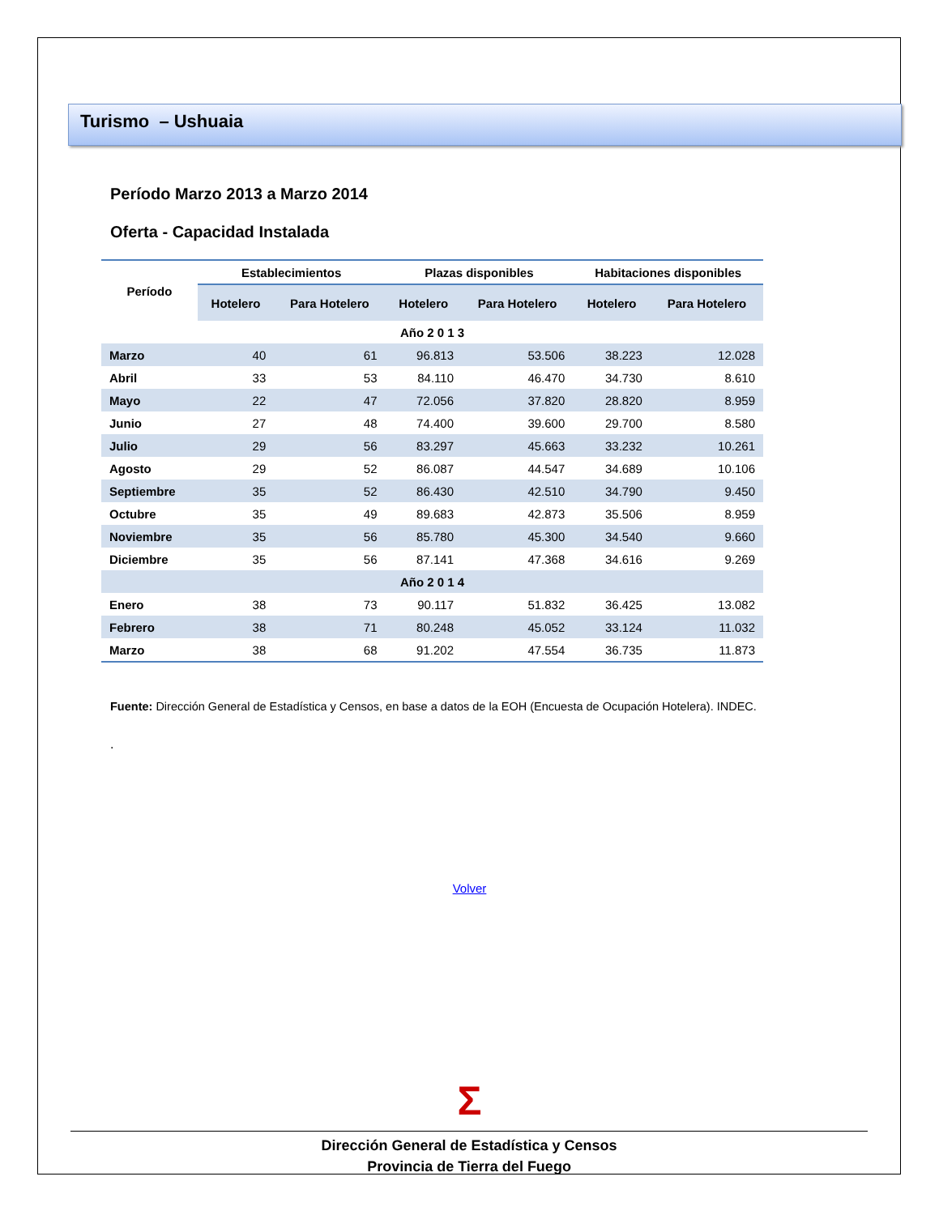Turismo – Ushuaia
Período Marzo 2013 a Marzo 2014
Oferta - Capacidad Instalada
| Período | Establecimientos | | Plazas disponibles | | Habitaciones disponibles | |
| --- | --- | --- | --- | --- | --- | --- |
| | Hotelero | Para Hotelero | Hotelero | Para Hotelero | Hotelero | Para Hotelero |
| Año 2 0 1 3 | | | | | | |
| Marzo | 40 | 61 | 96.813 | 53.506 | 38.223 | 12.028 |
| Abril | 33 | 53 | 84.110 | 46.470 | 34.730 | 8.610 |
| Mayo | 22 | 47 | 72.056 | 37.820 | 28.820 | 8.959 |
| Junio | 27 | 48 | 74.400 | 39.600 | 29.700 | 8.580 |
| Julio | 29 | 56 | 83.297 | 45.663 | 33.232 | 10.261 |
| Agosto | 29 | 52 | 86.087 | 44.547 | 34.689 | 10.106 |
| Septiembre | 35 | 52 | 86.430 | 42.510 | 34.790 | 9.450 |
| Octubre | 35 | 49 | 89.683 | 42.873 | 35.506 | 8.959 |
| Noviembre | 35 | 56 | 85.780 | 45.300 | 34.540 | 9.660 |
| Diciembre | 35 | 56 | 87.141 | 47.368 | 34.616 | 9.269 |
| Año 2 0 1 4 | | | | | | |
| Enero | 38 | 73 | 90.117 | 51.832 | 36.425 | 13.082 |
| Febrero | 38 | 71 | 80.248 | 45.052 | 33.124 | 11.032 |
| Marzo | 38 | 68 | 91.202 | 47.554 | 36.735 | 11.873 |
Fuente: Dirección General de Estadística y Censos, en base a datos de la EOH (Encuesta de Ocupación Hotelera). INDEC.
.
Volver
Σ
Dirección General de Estadística y Censos
Provincia de Tierra del Fuego